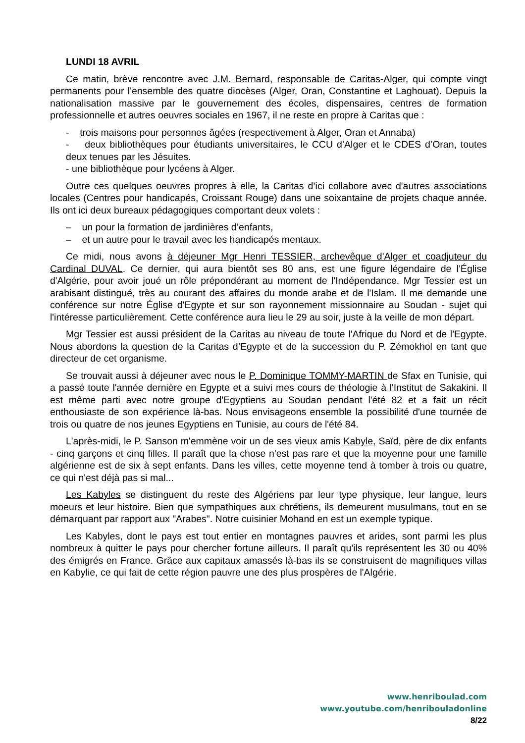LUNDI 18 AVRIL
Ce matin, brève rencontre avec J.M. Bernard, responsable de Caritas-Alger, qui compte vingt permanents pour l'ensemble des quatre diocèses (Alger, Oran, Constantine et Laghouat). Depuis la nationalisation massive par le gouvernement des écoles, dispensaires, centres de formation professionnelle et autres oeuvres sociales en 1967, il ne reste en propre à Caritas que :
- trois maisons pour personnes âgées (respectivement à Alger, Oran et Annaba)
- deux bibliothèques pour étudiants universitaires, le CCU d’Alger et le CDES d’Oran, toutes deux tenues par les Jésuites.
- une bibliothèque pour lycéens à Alger.
Outre ces quelques oeuvres propres à elle, la Caritas d’ici collabore avec d'autres associations locales (Centres pour handicapés, Croissant Rouge) dans une soixantaine de projets chaque année. Ils ont ici deux bureaux pédagogiques comportant deux volets :
– un pour la formation de jardinières d’enfants,
– et un autre pour le travail avec les handicapés mentaux.
Ce midi, nous avons à déjeuner Mgr Henri TESSIER, archevêque d'Alger et coadjuteur du Cardinal DUVAL. Ce dernier, qui aura bientôt ses 80 ans, est une figure légendaire de l'Église d'Algérie, pour avoir joué un rôle prépondérant au moment de l'Indépendance. Mgr Tessier est un arabisant distingué, très au courant des affaires du monde arabe et de l'Islam. Il me demande une conférence sur notre Église d'Egypte et sur son rayonnement missionnaire au Soudan - sujet qui l'intéresse particulièrement. Cette conférence aura lieu le 29 au soir, juste à la veille de mon départ.
Mgr Tessier est aussi président de la Caritas au niveau de toute l'Afrique du Nord et de l'Egypte. Nous abordons la question de la Caritas d’Egypte et de la succession du P. Zémokhol en tant que directeur de cet organisme.
Se trouvait aussi à déjeuner avec nous le P. Dominique TOMMY-MARTIN de Sfax en Tunisie, qui a passé toute l'année dernière en Egypte et a suivi mes cours de théologie à l'Institut de Sakakini. Il est même parti avec notre groupe d'Egyptiens au Soudan pendant l'été 82 et a fait un récit enthousiaste de son expérience là-bas. Nous envisageons ensemble la possibilité d'une tournée de trois ou quatre de nos jeunes Egyptiens en Tunisie, au cours de l'été 84.
L'après-midi, le P. Sanson m'emmène voir un de ses vieux amis Kabyle, Saïd, père de dix enfants - cinq garçons et cinq filles. Il paraît que la chose n'est pas rare et que la moyenne pour une famille algérienne est de six à sept enfants. Dans les villes, cette moyenne tend à tomber à trois ou quatre, ce qui n'est déjà pas si mal...
Les Kabyles se distinguent du reste des Algériens par leur type physique, leur langue, leurs moeurs et leur histoire. Bien que sympathiques aux chrétiens, ils demeurent musulmans, tout en se démarquant par rapport aux "Arabes". Notre cuisinier Mohand en est un exemple typique.
Les Kabyles, dont le pays est tout entier en montagnes pauvres et arides, sont parmi les plus nombreux à quitter le pays pour chercher fortune ailleurs. Il paraît qu'ils représentent les 30 ou 40% des émigrés en France. Grâce aux capitaux amassés là-bas ils se construisent de magnifiques villas en Kabylie, ce qui fait de cette région pauvre une des plus prospères de l'Algérie.
www.henriboulad.com
www.youtube.com/henribouladonline
8/22